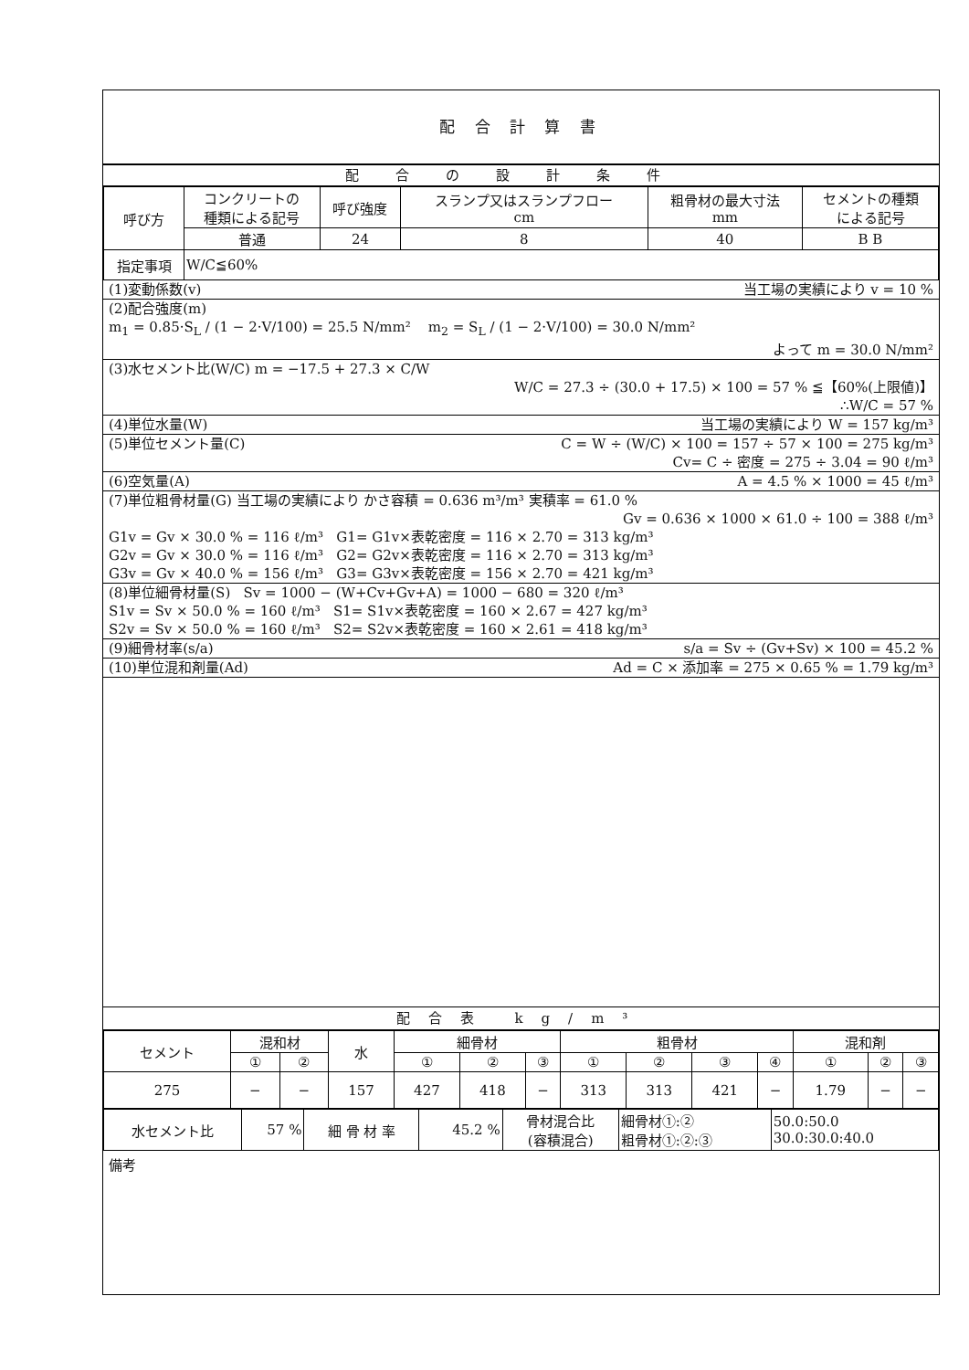配 合 計 算 書
配合の設計条件
| 呼び方 | コンクリートの 種類による記号 | 呼び強度 | スランプ又はスランプフロー cm | 粗骨材の最大寸法 mm | セメントの種類 による記号 |
| --- | --- | --- | --- | --- | --- |
| | 普通 | 24 | 8 | 40 | B B |
| 指定事項 | W/C≦60% | | | | |
(1)変動係数(v) 当工場の実績により v = 10 %
(2)配合強度(m)
m<sub>1</sub> = 0.85·S<sub>L</sub> / (1 − 2·V/100) = 25.5 N/mm² m<sub>2</sub> = S<sub>L</sub> / (1 − 2·V/100) = 30.0 N/mm²
よって m = 30.0 N/mm²
(3)水セメント比(W/C) m = −17.5 + 27.3 × C/W
W/C = 27.3 ÷ (30.0 + 17.5) × 100 = 57 % ≦【60%(上限値)】
∴W/C = 57 %
(4)単位水量(W) 当工場の実績により W = 157 kg/m³
(5)単位セメント量(C) C = W ÷ (W/C) × 100 = 157 ÷ 57 × 100 = 275 kg/m³
Cv= C ÷ 密度 = 275 ÷ 3.04 = 90 ℓ/m³
(6)空気量(A) A = 4.5 % × 1000 = 45 ℓ/m³
(7)単位粗骨材量(G) 当工場の実績により かさ容積 = 0.636 m³/m³ 実積率 = 61.0 %
Gv = 0.636 × 1000 × 61.0 ÷ 100 = 388 ℓ/m³
G1v = Gv × 30.0 % = 116 ℓ/m³ G1= G1v×表乾密度 = 116 × 2.70 = 313 kg/m³
G2v = Gv × 30.0 % = 116 ℓ/m³ G2= G2v×表乾密度 = 116 × 2.70 = 313 kg/m³
G3v = Gv × 40.0 % = 156 ℓ/m³ G3= G3v×表乾密度 = 156 × 2.70 = 421 kg/m³
(8)単位細骨材量(S) Sv = 1000 − (W+Cv+Gv+A) = 1000 − 680 = 320 ℓ/m³
S1v = Sv × 50.0 % = 160 ℓ/m³ S1= S1v×表乾密度 = 160 × 2.67 = 427 kg/m³
S2v = Sv × 50.0 % = 160 ℓ/m³ S2= S2v×表乾密度 = 160 × 2.61 = 418 kg/m³
(9)細骨材率(s/a) s/a = Sv ÷ (Gv+Sv) × 100 = 45.2 %
(10)単位混和剤量(Ad) Ad = C × 添加率 = 275 × 0.65 % = 1.79 kg/m³
配合表 kg/m³
| セメント | 混和材 | | 水 | 細骨材 | | | 粗骨材 | | | | 混和剤 | | |
| --- | --- | --- | --- | --- | --- | --- | --- | --- | --- | --- | --- | --- | --- |
| | ① | ② | | ① | ② | ③ | ① | ② | ③ | ④ | ① | ② | ③ |
| 275 | − | − | 157 | 427 | 418 | − | 313 | 313 | 421 | − | 1.79 | − | − |
| 水セメント比 | 57 % | 細 骨 材 率 | 45.2 % | 骨材混合比 (容積混合) | 細骨材①:② 粗骨材①:②:③ | 50.0:50.0 30.0:30.0:40.0 |
備考